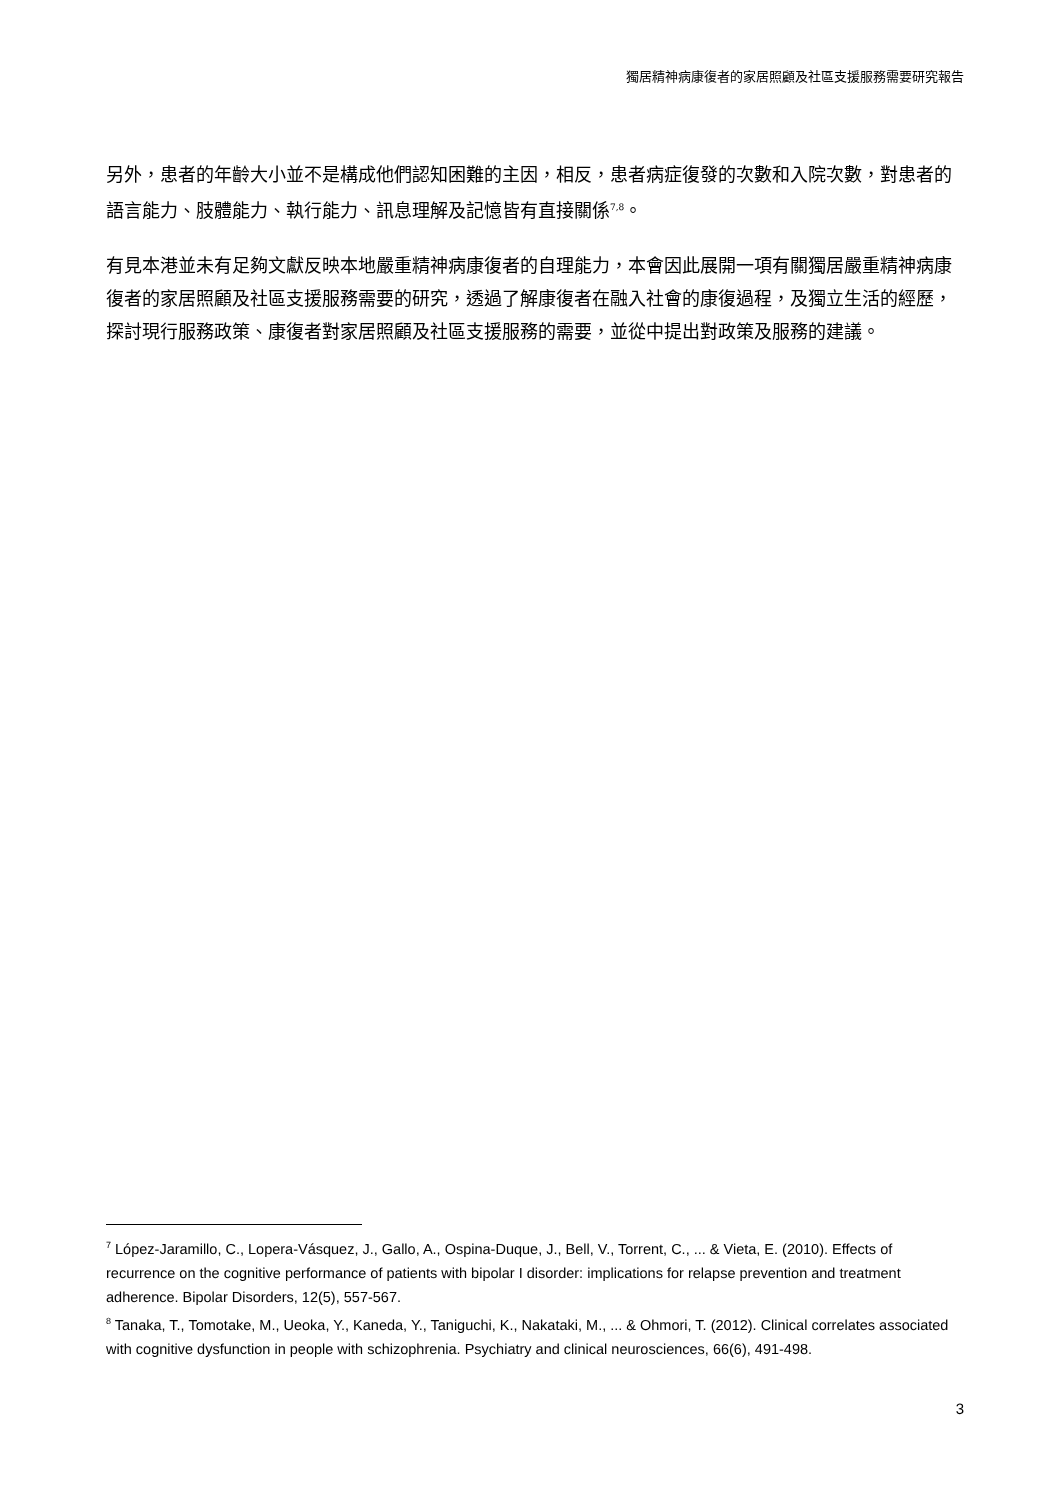獨居精神病康復者的家居照顧及社區支援服務需要研究報告
另外，患者的年齡大小並不是構成他們認知困難的主因，相反，患者病症復發的次數和入院次數，對患者的語言能力、肢體能力、執行能力、訊息理解及記憶皆有直接關係<sup>7,8</sup>。
有見本港並未有足夠文獻反映本地嚴重精神病康復者的自理能力，本會因此展開一項有關獨居嚴重精神病康復者的家居照顧及社區支援服務需要的研究，透過了解康復者在融入社會的康復過程，及獨立生活的經歷，探討現行服務政策、康復者對家居照顧及社區支援服務的需要，並從中提出對政策及服務的建議。
<sup>7</sup> López‐Jaramillo, C., Lopera‐Vásquez, J., Gallo, A., Ospina‐Duque, J., Bell, V., Torrent, C., ... & Vieta, E. (2010). Effects of recurrence on the cognitive performance of patients with bipolar I disorder: implications for relapse prevention and treatment adherence. Bipolar Disorders, 12(5), 557-567.
<sup>8</sup> Tanaka, T., Tomotake, M., Ueoka, Y., Kaneda, Y., Taniguchi, K., Nakataki, M., ... & Ohmori, T. (2012). Clinical correlates associated with cognitive dysfunction in people with schizophrenia. Psychiatry and clinical neurosciences, 66(6), 491-498.
3